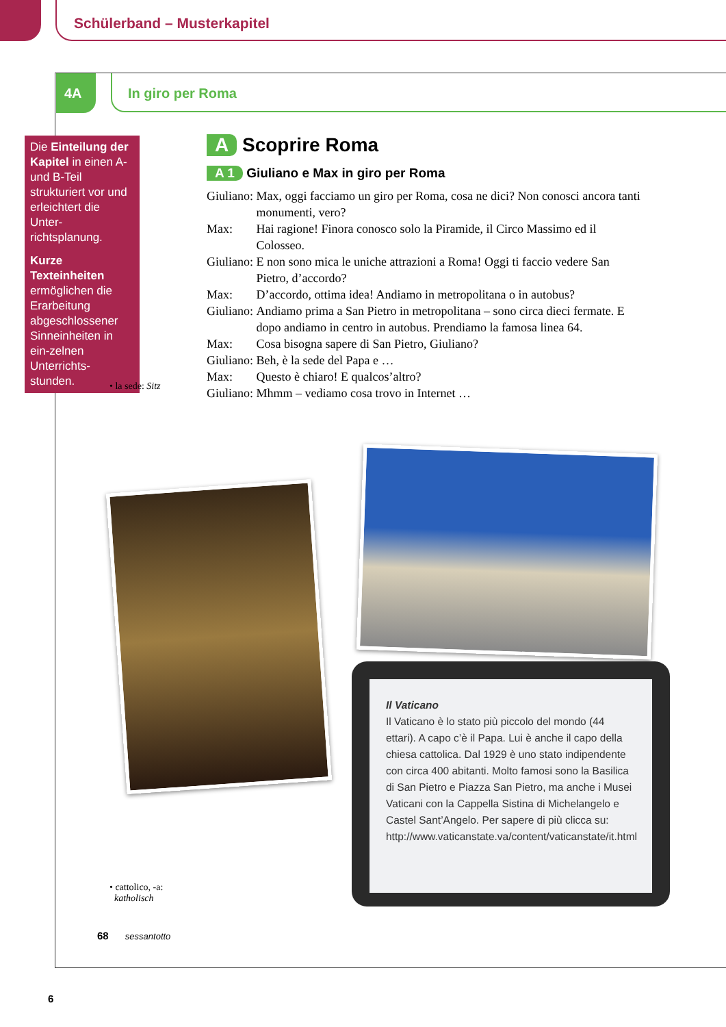Schülerband – Musterkapitel
4A In giro per Roma
Die Einteilung der Kapitel in einen A- und B-Teil strukturiert vor und erleichtert die Unter-richtsplanung.
Kurze Texteinheiten ermöglichen die Erarbeitung abgeschlossener Sinneinheiten in ein-zelnen Unterrichts-stunden.
A Scoprire Roma
A 1 Giuliano e Max in giro per Roma
| Giuliano: | Max, oggi facciamo un giro per Roma, cosa ne dici? Non conosci ancora tanti monumenti, vero? |
| Max: | Hai ragione! Finora conosco solo la Piramide, il Circo Massimo ed il Colosseo. |
| Giuliano: | E non sono mica le uniche attrazioni a Roma! Oggi ti faccio vedere San Pietro, d’accordo? |
| Max: | D’accordo, ottima idea! Andiamo in metropolitana o in autobus? |
| Giuliano: | Andiamo prima a San Pietro in metropolitana – sono circa dieci fermate. E dopo andiamo in centro in autobus. Prendiamo la famosa linea 64. |
| Max: | Cosa bisogna sapere di San Pietro, Giuliano? |
| Giuliano: | Beh, è la sede del Papa e … |
| Max: | Questo è chiaro! E qualcos’altro? |
| Giuliano: | Mhmm – vediamo cosa trovo in Internet … |
• la sede: Sitz
Il Vaticano
Il Vaticano è lo stato più piccolo del mondo (44 ettari). A capo c’è il Papa. Lui è anche il capo della chiesa cattolica. Dal 1929 è uno stato indipendente con circa 400 abitanti. Molto famosi sono la Basilica di San Pietro e Piazza San Pietro, ma anche i Musei Vaticani con la Cappella Sistina di Michelangelo e Castel Sant’Angelo. Per sapere di più clicca su: http://www.vaticanstate.va/content/vaticanstate/it.html
• cattolico, -a:
katholisch
68 sessantotto
6